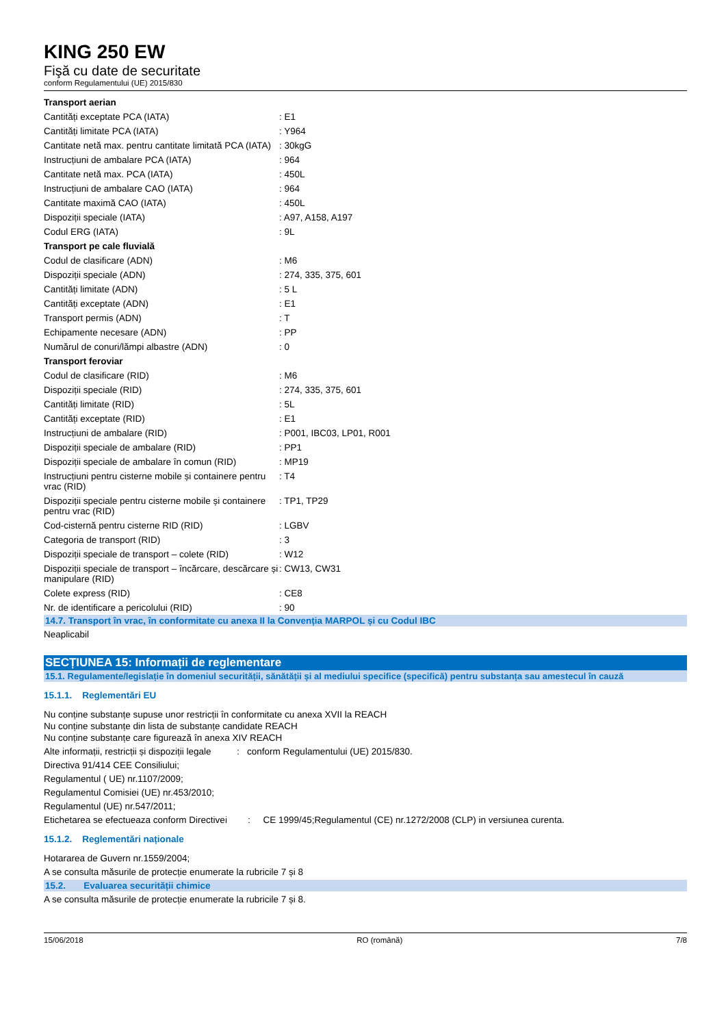KING 250 EW
Fişă cu date de securitate
conform Regulamentului (UE) 2015/830
| Transport aerian | |
| Cantități exceptate PCA (IATA) | : E1 |
| Cantități limitate PCA (IATA) | : Y964 |
| Cantitate netă max. pentru cantitate limitată PCA (IATA) | : 30kgG |
| Instrucțiuni de ambalare PCA (IATA) | : 964 |
| Cantitate netă max. PCA (IATA) | : 450L |
| Instrucțiuni de ambalare CAO (IATA) | : 964 |
| Cantitate maximă CAO (IATA) | : 450L |
| Dispoziții speciale (IATA) | : A97, A158, A197 |
| Codul ERG (IATA) | : 9L |
| Transport pe cale fluvială | |
| Codul de clasificare (ADN) | : M6 |
| Dispoziții speciale (ADN) | : 274, 335, 375, 601 |
| Cantități limitate (ADN) | : 5 L |
| Cantități exceptate (ADN) | : E1 |
| Transport permis (ADN) | : T |
| Echipamente necesare (ADN) | : PP |
| Numărul de conuri/lămpi albastre (ADN) | : 0 |
| Transport feroviar | |
| Codul de clasificare (RID) | : M6 |
| Dispoziții speciale (RID) | : 274, 335, 375, 601 |
| Cantități limitate (RID) | : 5L |
| Cantități exceptate (RID) | : E1 |
| Instrucțiuni de ambalare (RID) | : P001, IBC03, LP01, R001 |
| Dispoziții speciale de ambalare (RID) | : PP1 |
| Dispoziții speciale de ambalare în comun (RID) | : MP19 |
| Instrucțiuni pentru cisterne mobile și containere pentru vrac (RID) | : T4 |
| Dispoziții speciale pentru cisterne mobile și containere pentru vrac (RID) | : TP1, TP29 |
| Cod-cisternă pentru cisterne RID (RID) | : LGBV |
| Categoria de transport (RID) | : 3 |
| Dispoziții speciale de transport – colete (RID) | : W12 |
| Dispoziții speciale de transport – încărcare, descărcare și manipulare (RID) | : CW13, CW31 |
| Colete express (RID) | : CE8 |
| Nr. de identificare a pericolului (RID) | : 90 |
14.7. Transport în vrac, în conformitate cu anexa II la Convenția MARPOL și cu Codul IBC
Neaplicabil
SECȚIUNEA 15: Informații de reglementare
15.1. Regulamente/legislație în domeniul securității, sănătății și al mediului specifice (specifică) pentru substanța sau amestecul în cauză
15.1.1. Reglementări EU
Nu conține substanțe supuse unor restricții în conformitate cu anexa XVII la REACH
Nu conține substanțe din lista de substanțe candidate REACH
Nu conține substanțe care figurează în anexa XIV REACH
Alte informații, restricții și dispoziții legale : conform Regulamentului (UE) 2015/830.
Directiva 91/414 CEE Consiliului;
Regulamentul ( UE) nr.1107/2009;
Regulamentul Comisiei (UE) nr.453/2010;
Regulamentul (UE) nr.547/2011;
Etichetarea se efectueaza conform Directivei : CE 1999/45;Regulamentul (CE) nr.1272/2008 (CLP) in versiunea curenta.
15.1.2. Reglementări naționale
Hotararea de Guvern nr.1559/2004;
A se consulta măsurile de protecție enumerate la rubricile 7 și 8
15.2. Evaluarea securității chimice
A se consulta măsurile de protecție enumerate la rubricile 7 și 8.
15/06/2018 RO (română) 7/8